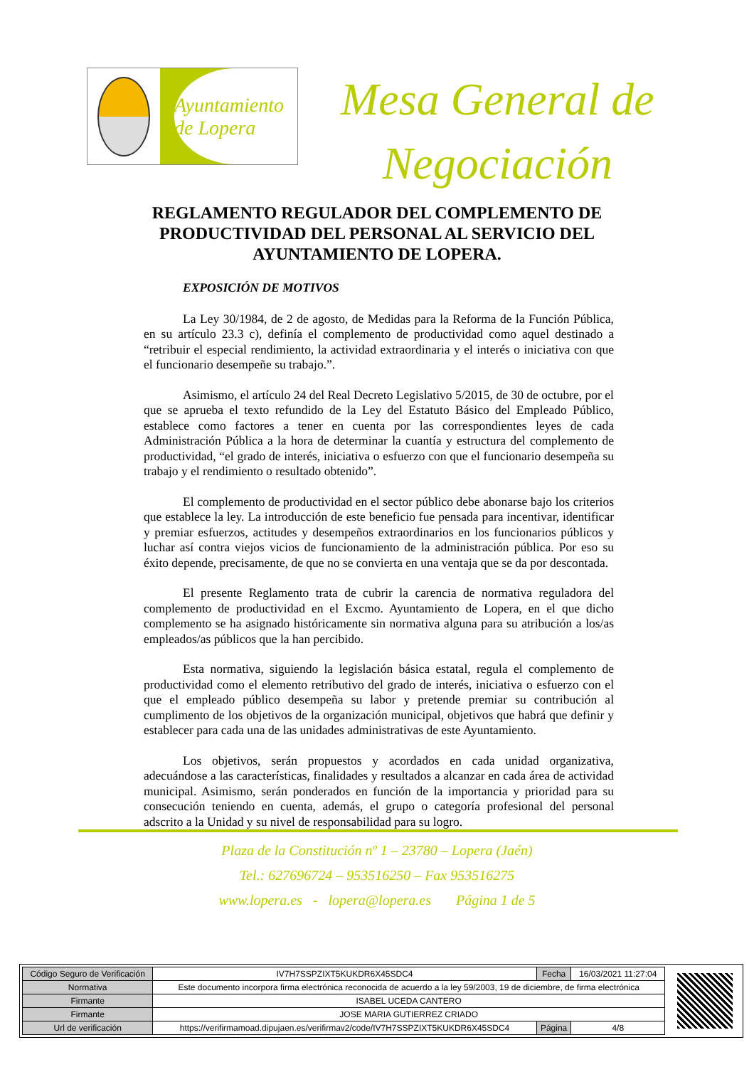Ayuntamiento de Lopera
Mesa General de
Negociación
REGLAMENTO REGULADOR DEL COMPLEMENTO DE PRODUCTIVIDAD DEL PERSONAL AL SERVICIO DEL AYUNTAMIENTO DE LOPERA.
EXPOSICIÓN DE MOTIVOS
La Ley 30/1984, de 2 de agosto, de Medidas para la Reforma de la Función Pública, en su artículo 23.3 c), definía el complemento de productividad como aquel destinado a “retribuir el especial rendimiento, la actividad extraordinaria y el interés o iniciativa con que el funcionario desempeñe su trabajo.”.
Asimismo, el artículo 24 del Real Decreto Legislativo 5/2015, de 30 de octubre, por el que se aprueba el texto refundido de la Ley del Estatuto Básico del Empleado Público, establece como factores a tener en cuenta por las correspondientes leyes de cada Administración Pública a la hora de determinar la cuantía y estructura del complemento de productividad, “el grado de interés, iniciativa o esfuerzo con que el funcionario desempeña su trabajo y el rendimiento o resultado obtenido”.
El complemento de productividad en el sector público debe abonarse bajo los criterios que establece la ley. La introducción de este beneficio fue pensada para incentivar, identificar y premiar esfuerzos, actitudes y desempeños extraordinarios en los funcionarios públicos y luchar así contra viejos vicios de funcionamiento de la administración pública. Por eso su éxito depende, precisamente, de que no se convierta en una ventaja que se da por descontada.
El presente Reglamento trata de cubrir la carencia de normativa reguladora del complemento de productividad en el Excmo. Ayuntamiento de Lopera, en el que dicho complemento se ha asignado históricamente sin normativa alguna para su atribución a los/as empleados/as públicos que la han percibido.
Esta normativa, siguiendo la legislación básica estatal, regula el complemento de productividad como el elemento retributivo del grado de interés, iniciativa o esfuerzo con el que el empleado público desempeña su labor y pretende premiar su contribución al cumplimento de los objetivos de la organización municipal, objetivos que habrá que definir y establecer para cada una de las unidades administrativas de este Ayuntamiento.
Los objetivos, serán propuestos y acordados en cada unidad organizativa, adecuándose a las características, finalidades y resultados a alcanzar en cada área de actividad municipal. Asimismo, serán ponderados en función de la importancia y prioridad para su consecución teniendo en cuenta, además, el grupo o categoría profesional del personal adscrito a la Unidad y su nivel de responsabilidad para su logro.
Plaza de la Constitución nº 1 – 23780 – Lopera (Jaén)
Tel.: 627696724 – 953516250 – Fax 953516275
www.lopera.es - lopera@lopera.es Página 1 de 5
| Código Seguro de Verificación | IV7H7SSPZIXT5KUKDR6X45SDC4 | Fecha | 16/03/2021 11:27:04 |
| Normativa | Este documento incorpora firma electrónica reconocida de acuerdo a la ley 59/2003, 19 de diciembre, de firma electrónica | | |
| Firmante | ISABEL UCEDA CANTERO | | |
| Firmante | JOSE MARIA GUTIERREZ CRIADO | | |
| Url de verificación | https://verifirmamoad.dipujaen.es/verifirmav2/code/IV7H7SSPZIXT5KUKDR6X45SDC4 | Página | 4/8 |